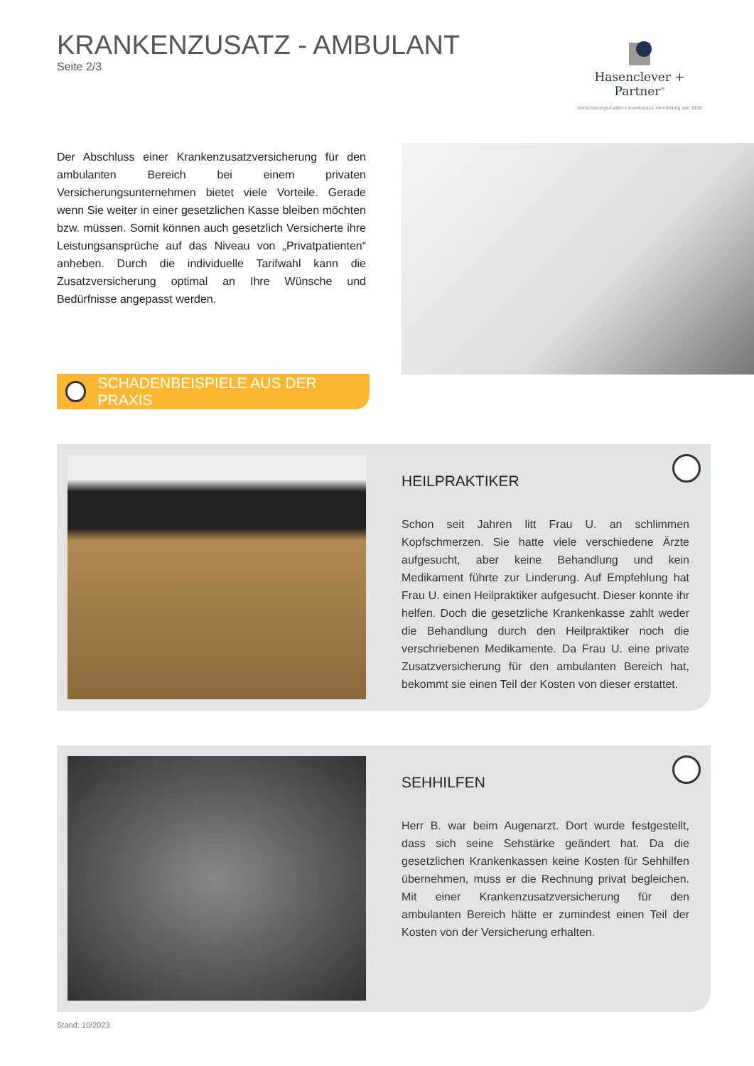KRANKENZUSATZ - AMBULANT
Seite 2/3
Hasenclever + Partner<sup>®</sup>
Versicherungsmakler • Assekuranz-Vermittlung seit 1930
Der Abschluss einer Krankenzusatzversicherung für den ambulanten Bereich bei einem privaten Versicherungsunternehmen bietet viele Vorteile. Gerade wenn Sie weiter in einer gesetzlichen Kasse bleiben möchten bzw. müssen. Somit können auch gesetzlich Versicherte ihre Leistungsansprüche auf das Niveau von „Privatpatienten“ anheben. Durch die individuelle Tarifwahl kann die Zusatzversicherung optimal an Ihre Wünsche und Bedürfnisse angepasst werden.
SCHADENBEISPIELE AUS DER PRAXIS
HEILPRAKTIKER
Schon seit Jahren litt Frau U. an schlimmen Kopfschmerzen. Sie hatte viele verschiedene Ärzte aufgesucht, aber keine Behandlung und kein Medikament führte zur Linderung. Auf Empfehlung hat Frau U. einen Heilpraktiker aufgesucht. Dieser konnte ihr helfen. Doch die gesetzliche Krankenkasse zahlt weder die Behandlung durch den Heilpraktiker noch die verschriebenen Medikamente. Da Frau U. eine private Zusatzversicherung für den ambulanten Bereich hat, bekommt sie einen Teil der Kosten von dieser erstattet.
SEHHILFEN
Herr B. war beim Augenarzt. Dort wurde festgestellt, dass sich seine Sehstärke geändert hat. Da die gesetzlichen Krankenkassen keine Kosten für Sehhilfen übernehmen, muss er die Rechnung privat begleichen. Mit einer Krankenzusatzversicherung für den ambulanten Bereich hätte er zumindest einen Teil der Kosten von der Versicherung erhalten.
Stand: 10/2023